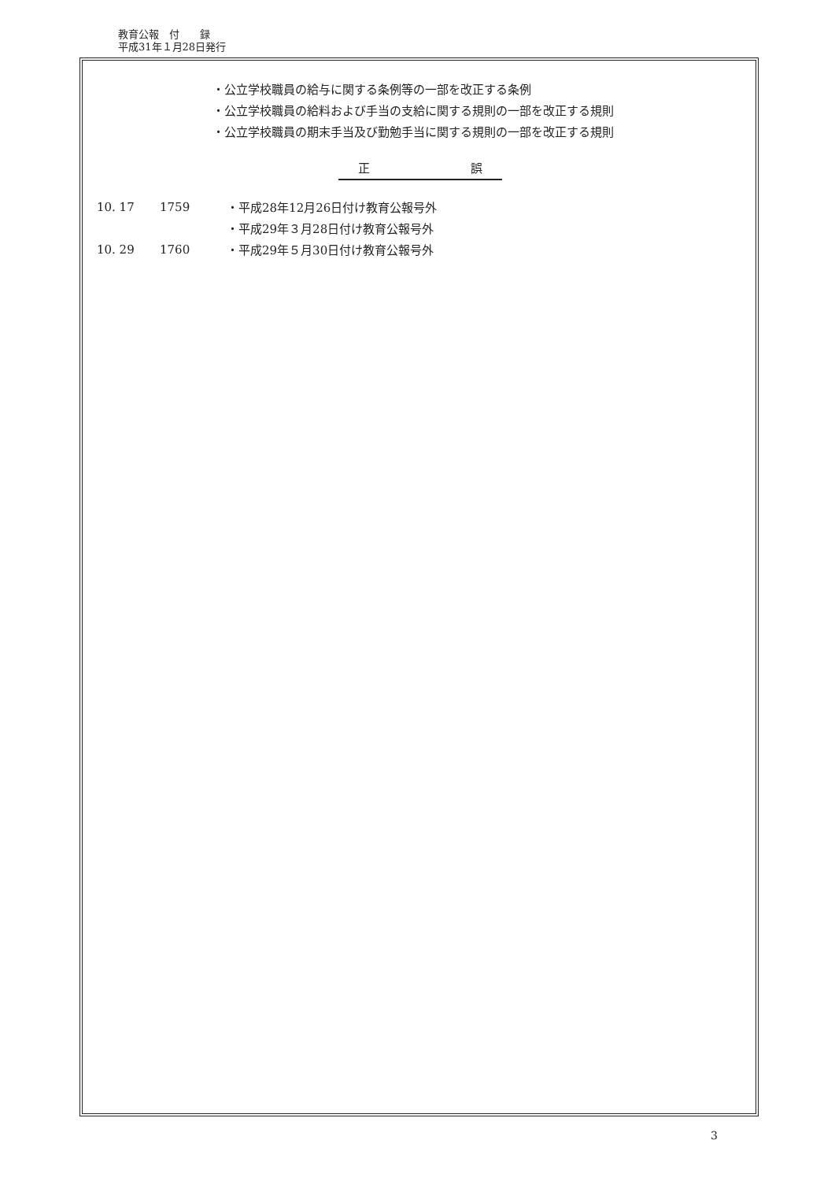教育公報　付　　録
平成31年１月28日発行
・公立学校職員の給与に関する条例等の一部を改正する条例
・公立学校職員の給料および手当の支給に関する規則の一部を改正する規則
・公立学校職員の期末手当及び勤勉手当に関する規則の一部を改正する規則
正 誤
10. 17 1759 ・平成28年12月26日付け教育公報号外
・平成29年３月28日付け教育公報号外
10. 29 1760 ・平成29年５月30日付け教育公報号外
3